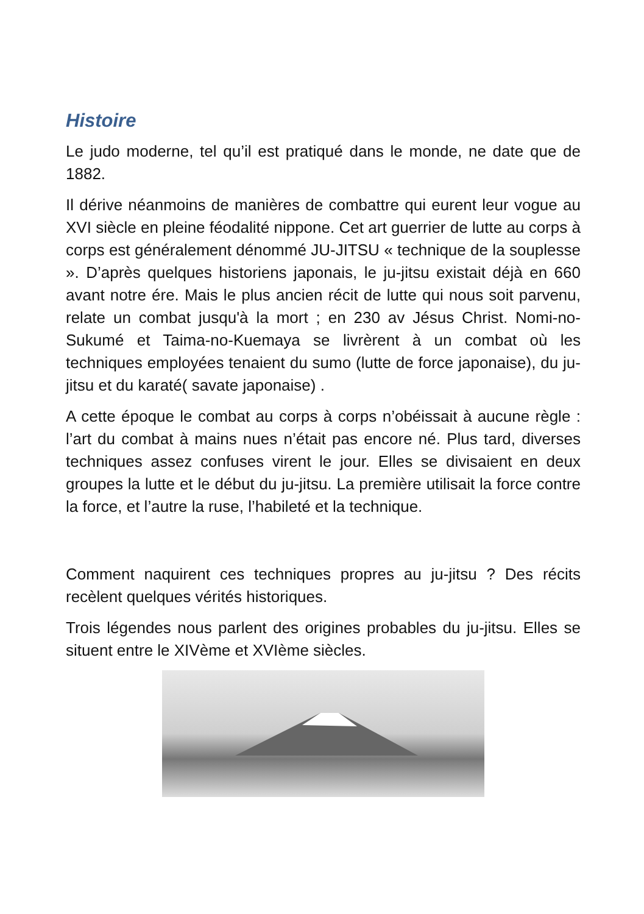Histoire
Le judo moderne, tel qu’il est pratiqué dans le monde, ne date que de 1882.
Il dérive néanmoins de manières de combattre qui eurent leur vogue au XVI siècle en pleine féodalité nippone. Cet art guerrier de lutte au corps à corps est généralement dénommé JU-JITSU « technique de la souplesse ». D’après quelques historiens japonais, le ju-jitsu existait déjà en 660 avant notre ére. Mais le plus ancien récit de lutte qui nous soit parvenu, relate un combat jusqu'à la mort ; en 230 av Jésus Christ. Nomi-no-Sukumé et Taima-no-Kuemaya se livrèrent à un combat où les techniques employées tenaient du sumo (lutte de force japonaise), du ju-jitsu et du karaté( savate japonaise) .
A cette époque le combat au corps à corps n’obéissait à aucune règle : l’art du combat à mains nues n’était pas encore né. Plus tard, diverses techniques assez confuses virent le jour. Elles se divisaient en deux groupes la lutte et le début du ju-jitsu. La première utilisait la force contre la force, et l’autre la ruse, l’habileté et la technique.
Comment naquirent ces techniques propres au ju-jitsu ? Des récits recèlent quelques vérités historiques.
Trois légendes nous parlent des origines probables du ju-jitsu. Elles se situent entre le XIVème et XVIème siècles.